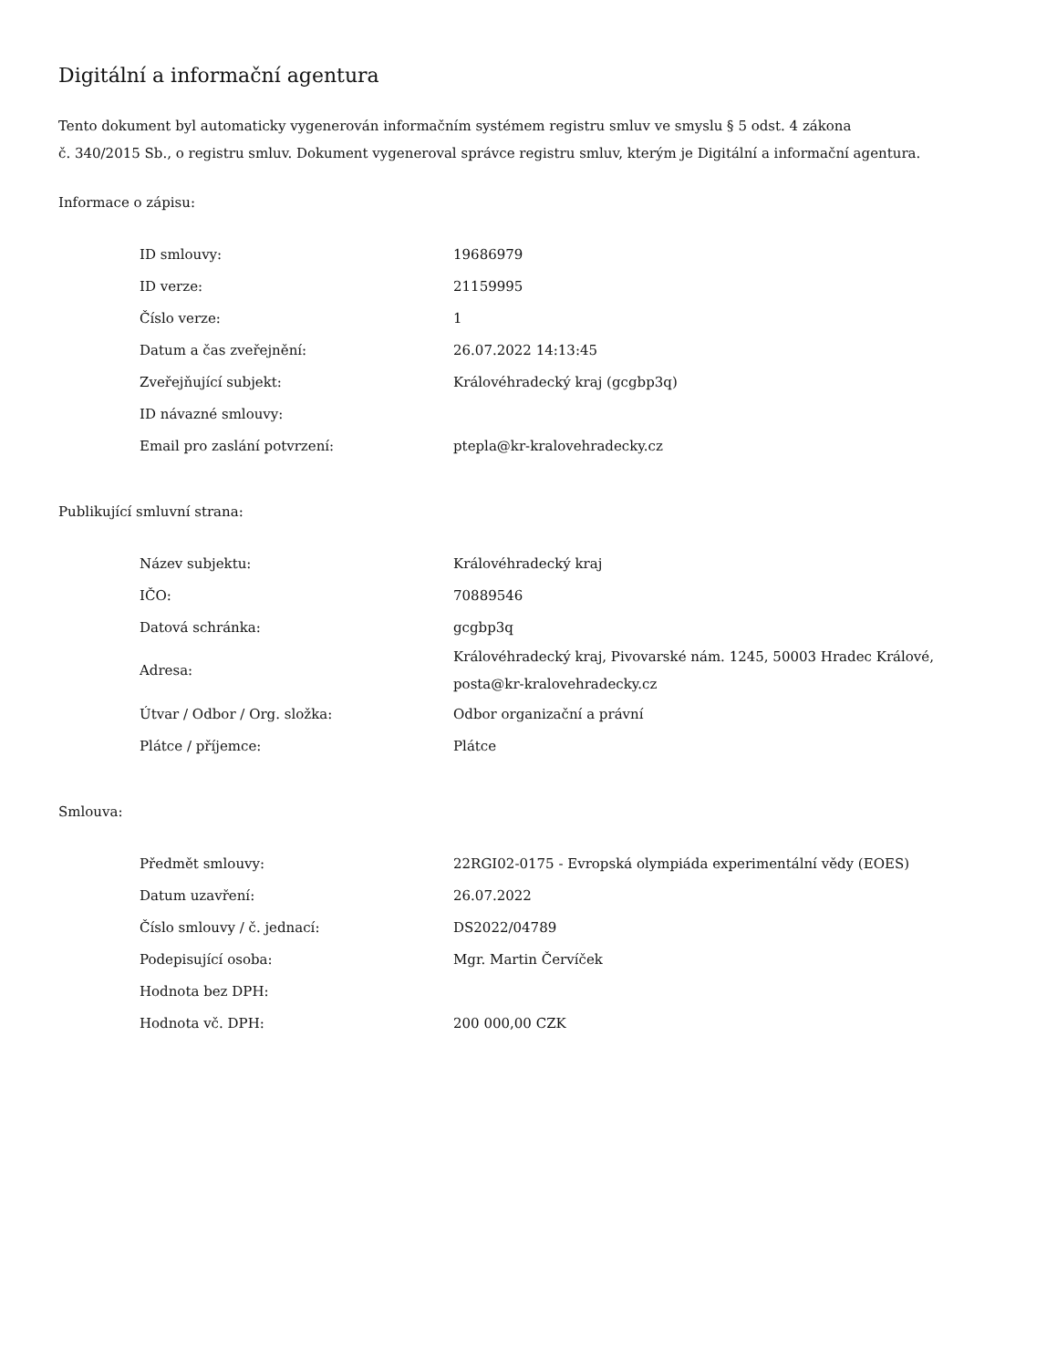Digitální a informační agentura
Tento dokument byl automaticky vygenerován informačním systémem registru smluv ve smyslu § 5 odst. 4 zákona
č. 340/2015 Sb., o registru smluv. Dokument vygeneroval správce registru smluv, kterým je Digitální a informační agentura.
Informace o zápisu:
| ID smlouvy: | 19686979 |
| ID verze: | 21159995 |
| Číslo verze: | 1 |
| Datum a čas zveřejnění: | 26.07.2022 14:13:45 |
| Zveřejňující subjekt: | Královéhradecký kraj (gcgbp3q) |
| ID návazné smlouvy: | |
| Email pro zaslání potvrzení: | ptepla@kr-kralovehradecky.cz |
Publikující smluvní strana:
| Název subjektu: | Královéhradecký kraj |
| IČO: | 70889546 |
| Datová schránka: | gcgbp3q |
| Adresa: | Královéhradecký kraj, Pivovarské nám. 1245, 50003 Hradec Králové, posta@kr-kralovehradecky.cz |
| Útvar / Odbor / Org. složka: | Odbor organizační a právní |
| Plátce / příjemce: | Plátce |
Smlouva:
| Předmět smlouvy: | 22RGI02-0175 - Evropská olympiáda experimentální vědy (EOES) |
| Datum uzavření: | 26.07.2022 |
| Číslo smlouvy / č. jednací: | DS2022/04789 |
| Podepisující osoba: | Mgr. Martin Červíček |
| Hodnota bez DPH: | |
| Hodnota vč. DPH: | 200 000,00 CZK |